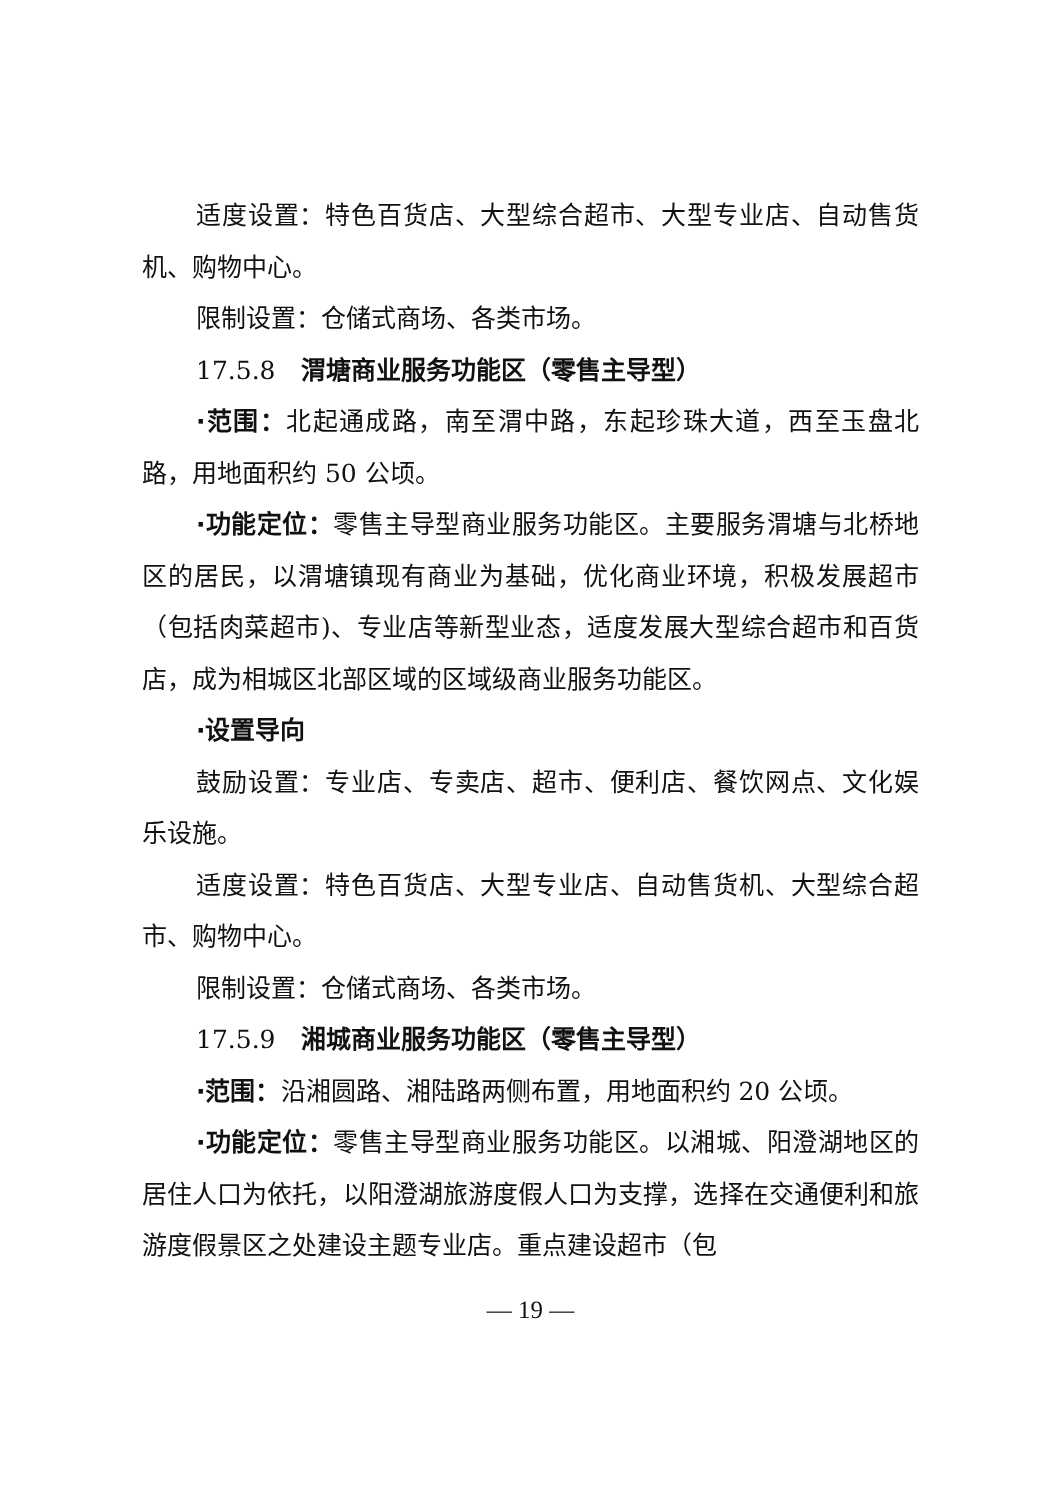适度设置：特色百货店、大型综合超市、大型专业店、自动售货机、购物中心。
限制设置：仓储式商场、各类市场。
17.5.8　渭塘商业服务功能区（零售主导型）
·范围：北起通成路，南至渭中路，东起珍珠大道，西至玉盘北路，用地面积约 50 公顷。
·功能定位：零售主导型商业服务功能区。主要服务渭塘与北桥地区的居民，以渭塘镇现有商业为基础，优化商业环境，积极发展超市（包括肉菜超市)、专业店等新型业态，适度发展大型综合超市和百货店，成为相城区北部区域的区域级商业服务功能区。
·设置导向
鼓励设置：专业店、专卖店、超市、便利店、餐饮网点、文化娱乐设施。
适度设置：特色百货店、大型专业店、自动售货机、大型综合超市、购物中心。
限制设置：仓储式商场、各类市场。
17.5.9　湘城商业服务功能区（零售主导型）
·范围：沿湘圆路、湘陆路两侧布置，用地面积约 20 公顷。
·功能定位：零售主导型商业服务功能区。以湘城、阳澄湖地区的居住人口为依托，以阳澄湖旅游度假人口为支撑，选择在交通便利和旅游度假景区之处建设主题专业店。重点建设超市（包
— 19 —